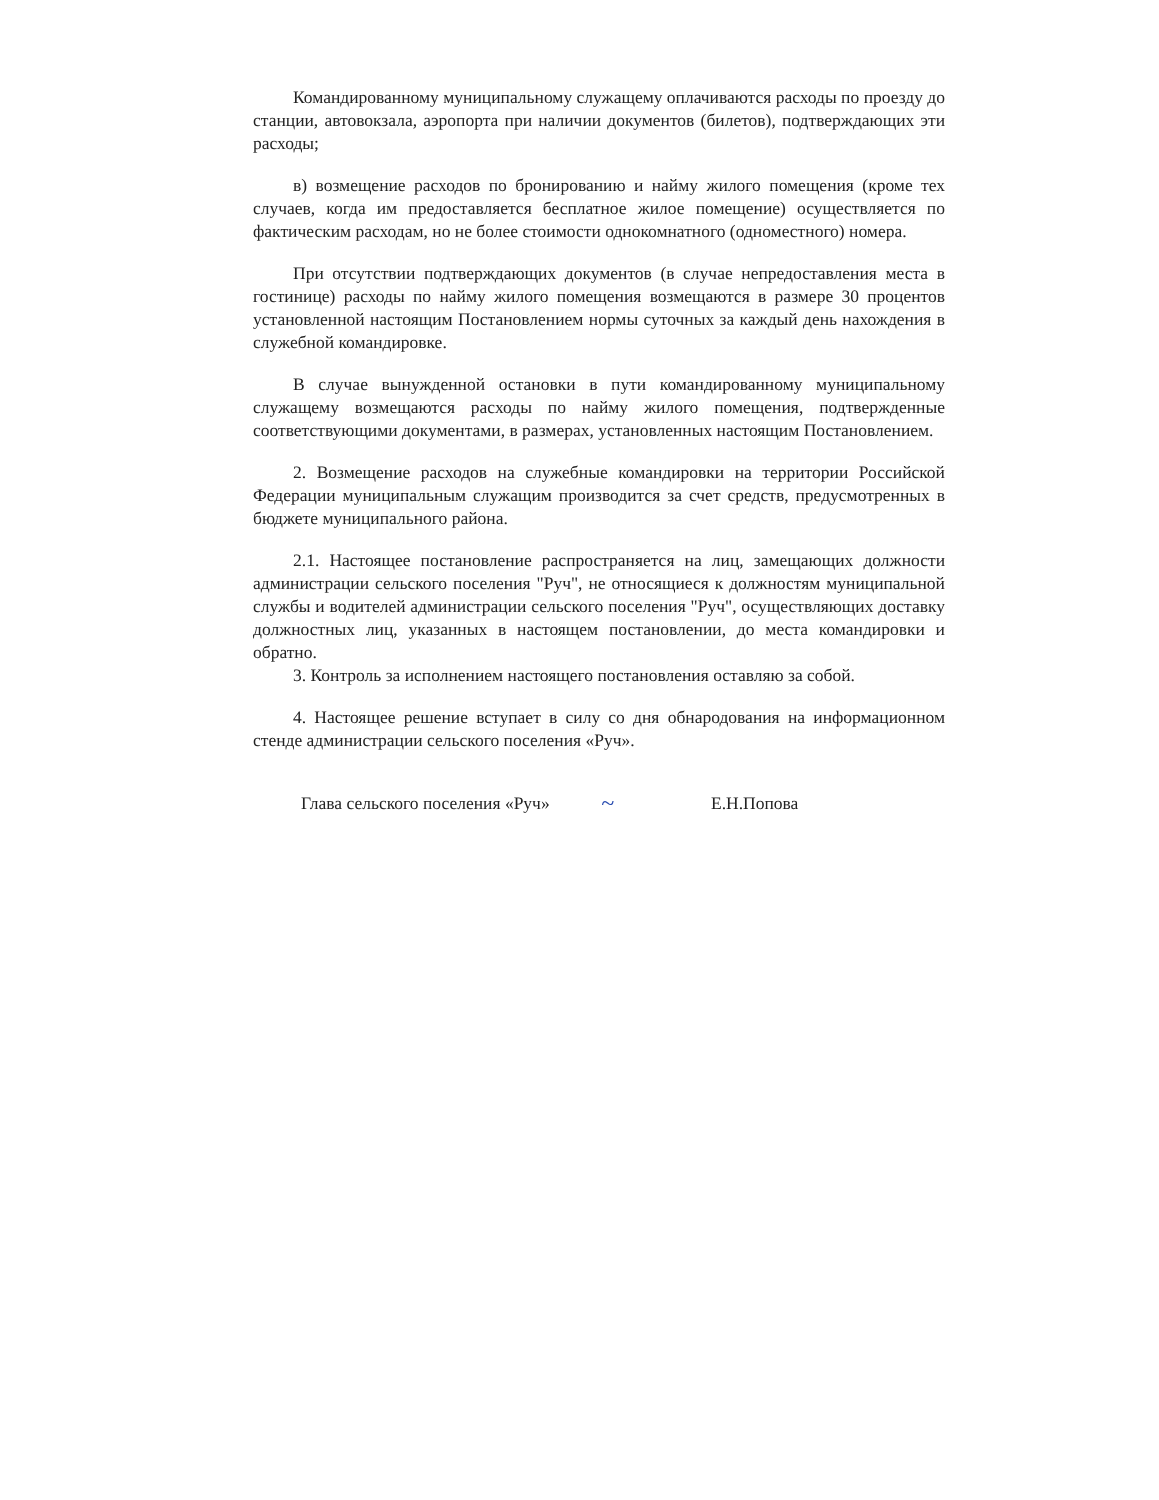Командированному муниципальному служащему оплачиваются расходы по проезду до станции, автовокзала, аэропорта при наличии документов (билетов), подтверждающих эти расходы;
в) возмещение расходов по бронированию и найму жилого помещения (кроме тех случаев, когда им предоставляется бесплатное жилое помещение) осуществляется по фактическим расходам, но не более стоимости однокомнатного (одноместного) номера.
При отсутствии подтверждающих документов (в случае непредоставления места в гостинице) расходы по найму жилого помещения возмещаются в размере 30 процентов установленной настоящим Постановлением нормы суточных за каждый день нахождения в служебной командировке.
В случае вынужденной остановки в пути командированному муниципальному служащему возмещаются расходы по найму жилого помещения, подтвержденные соответствующими документами, в размерах, установленных настоящим Постановлением.
2. Возмещение расходов на служебные командировки на территории Российской Федерации муниципальным служащим производится за счет средств, предусмотренных в бюджете муниципального района.
2.1. Настоящее постановление распространяется на лиц, замещающих должности администрации сельского поселения "Руч", не относящиеся к должностям муниципальной службы и водителей администрации сельского поселения "Руч", осуществляющих доставку должностных лиц, указанных в настоящем постановлении, до места командировки и обратно.
3. Контроль за исполнением настоящего постановления оставляю за собой.
4. Настоящее решение вступает в силу со дня обнародования на информационном стенде администрации сельского поселения «Руч».
Глава сельского поселения «Руч» ~ Е.Н.Попова